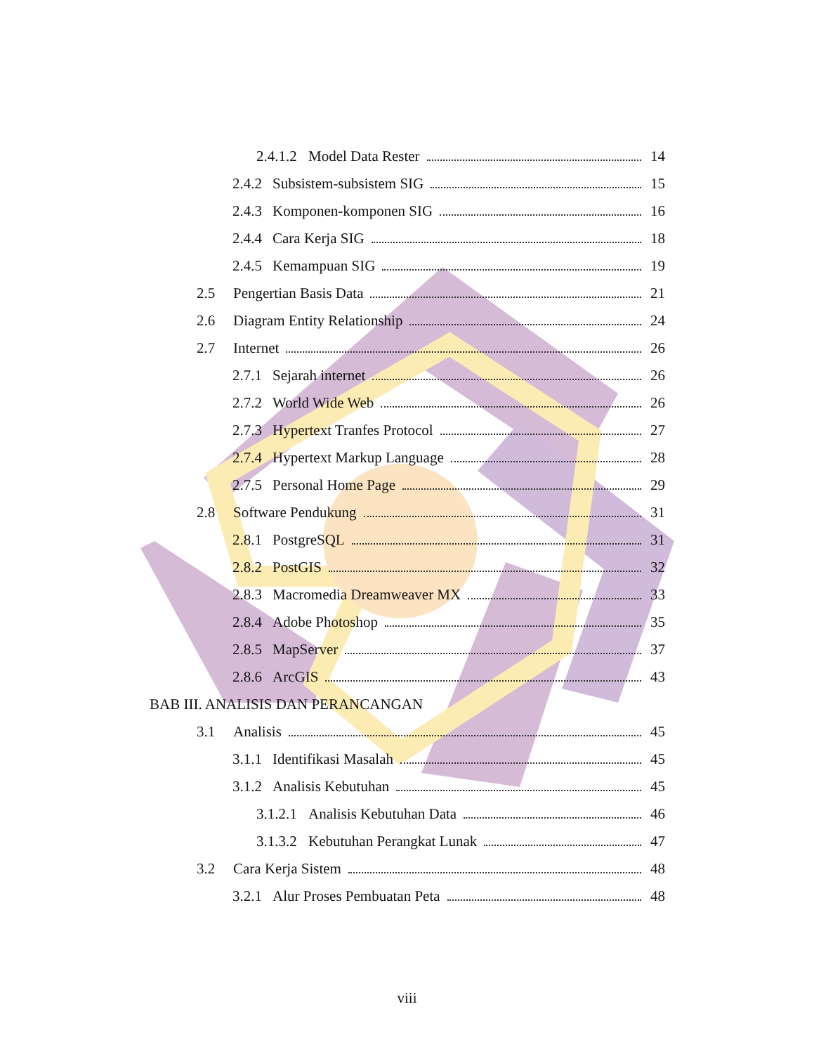2.4.1.2 Model Data Rester 14
2.4.2 Subsistem-subsistem SIG 15
2.4.3 Komponen-komponen SIG 16
2.4.4 Cara Kerja SIG 18
2.4.5 Kemampuan SIG 19
2.5 Pengertian Basis Data 21
2.6 Diagram Entity Relationship 24
2.7 Internet 26
2.7.1 Sejarah internet 26
2.7.2 World Wide Web 26
2.7.3 Hypertext Tranfes Protocol 27
2.7.4 Hypertext Markup Language 28
2.7.5 Personal Home Page 29
2.8 Software Pendukung 31
2.8.1 PostgreSQL 31
2.8.2 PostGIS 32
2.8.3 Macromedia Dreamweaver MX 33
2.8.4 Adobe Photoshop 35
2.8.5 MapServer 37
2.8.6 ArcGIS 43
BAB III. ANALISIS DAN PERANCANGAN
3.1 Analisis 45
3.1.1 Identifikasi Masalah 45
3.1.2 Analisis Kebutuhan 45
3.1.2.1 Analisis Kebutuhan Data 46
3.1.3.2 Kebutuhan Perangkat Lunak 47
3.2 Cara Kerja Sistem 48
3.2.1 Alur Proses Pembuatan Peta 48
viii